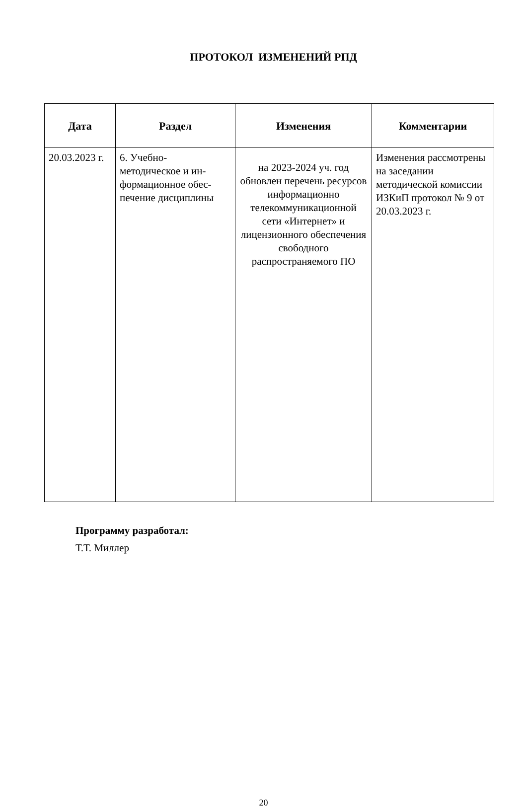ПРОТОКОЛ ИЗМЕНЕНИЙ РПД
| Дата | Раздел | Изменения | Комментарии |
| --- | --- | --- | --- |
| 20.03.2023 г. | 6. Учебно- методическое и ин- формационное обес- печение дисциплины | на 2023-2024 уч. год обновлен перечень ресурсов информационно телекоммуникационной сети «Интернет» и лицензионного обеспечения свободного распространяемого ПО | Изменения рассмотрены на заседании методической комиссии ИЗКиП протокол № 9 от 20.03.2023 г. |
Программу разработал:
Т.Т. Миллер
20